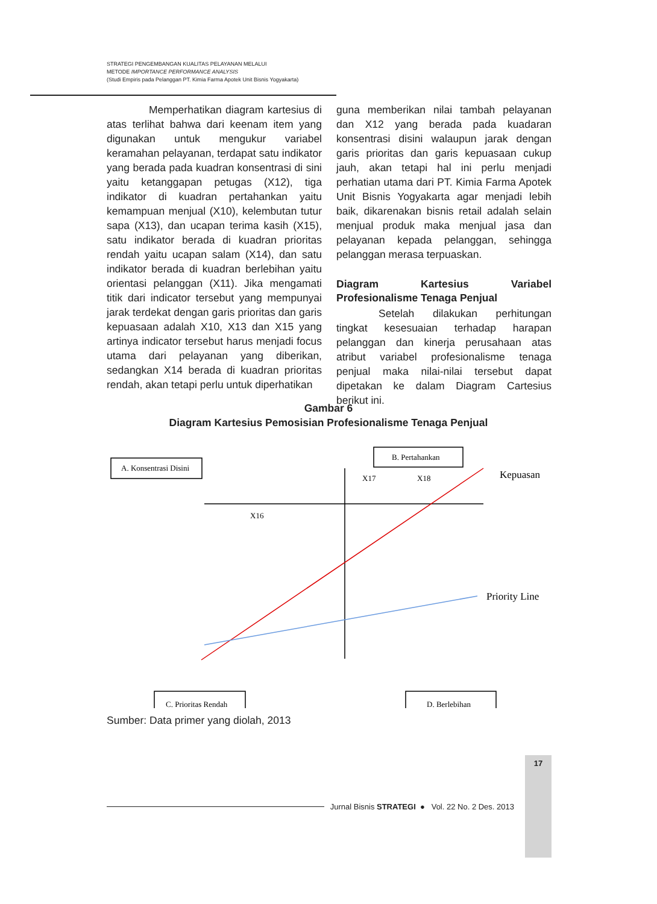STRATEGI PENGEMBANGAN KUALITAS PELAYANAN MELALUI
METODE IMPORTANCE PERFORMANCE ANALYSIS
(Studi Empiris pada Pelanggan PT. Kimia Farma Apotek Unit Bisnis Yogyakarta)
    Memperhatikan diagram kartesius di atas terlihat bahwa dari keenam item yang digunakan untuk mengukur variabel keramahan pelayanan, terdapat satu indikator yang berada pada kuadran konsentrasi di sini yaitu ketanggapan petugas (X12), tiga indikator di kuadran pertahankan yaitu kemampuan menjual (X10), kelembutan tutur sapa (X13), dan ucapan terima kasih (X15), satu indikator berada di kuadran prioritas rendah yaitu ucapan salam (X14), dan satu indikator berada di kuadran berlebihan yaitu orientasi pelanggan (X11). Jika mengamati titik dari indicator tersebut yang mempunyai jarak terdekat dengan garis prioritas dan garis kepuasaan adalah X10, X13 dan X15 yang artinya indicator tersebut harus menjadi focus utama dari pelayanan yang diberikan, sedangkan X14 berada di kuadran prioritas rendah, akan tetapi perlu untuk diperhatikan
guna memberikan nilai tambah pelayanan dan X12 yang berada pada kuadaran konsentrasi disini walaupun jarak dengan garis prioritas dan garis kepuasaan cukup jauh, akan tetapi hal ini perlu menjadi perhatian utama dari PT. Kimia Farma Apotek Unit Bisnis Yogyakarta agar menjadi lebih baik, dikarenakan bisnis retail adalah selain menjual produk maka menjual jasa dan pelayanan kepada pelanggan, sehingga pelanggan merasa terpuaskan.
Diagram Kartesius Variabel Profesionalisme Tenaga Penjual
    Setelah dilakukan perhitungan tingkat kesesuaian terhadap harapan pelanggan dan kinerja perusahaan atas atribut variabel profesionalisme tenaga penjual maka nilai-nilai tersebut dapat dipetakan ke dalam Diagram Cartesius berikut ini.
Gambar 6
Diagram Kartesius Pemosisian Profesionalisme Tenaga Penjual
A. Konsentrasi Disini
B. Pertahankan
C. Prioritas Rendah
D. Berlebihan
X17
X18
X16
Kepuasan
Priority Line
Sumber: Data primer yang diolah, 2013
Jurnal Bisnis STRATEGI ● Vol. 22 No. 2 Des. 2013
17